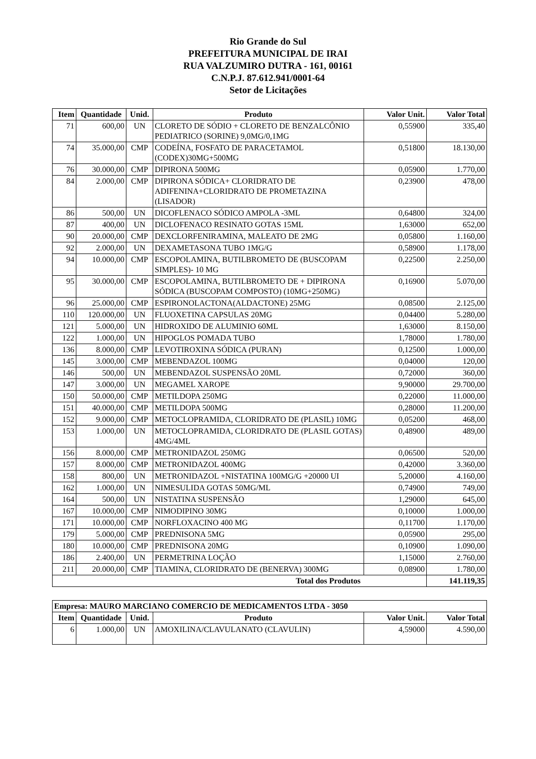Rio Grande do Sul
PREFEITURA MUNICIPAL DE IRAI
RUA VALZUMIRO DUTRA - 161, 00161
C.N.P.J. 87.612.941/0001-64
Setor de Licitações
| Item | Quantidade | Unid. | Produto | Valor Unit. | Valor Total |
| --- | --- | --- | --- | --- | --- |
| 71 | 600,00 | UN | CLORETO DE SÓDIO + CLORETO DE BENZALCÔNIO PEDIATRICO (SORINE) 9,0MG/0,1MG | 0,55900 | 335,40 |
| 74 | 35.000,00 | CMP | CODEÍNA, FOSFATO DE PARACETAMOL (CODEX)30MG+500MG | 0,51800 | 18.130,00 |
| 76 | 30.000,00 | CMP | DIPIRONA 500MG | 0,05900 | 1.770,00 |
| 84 | 2.000,00 | CMP | DIPIRONA SÓDICA+ CLORIDRATO DE ADIFENINA+CLORIDRATO DE PROMETAZINA (LISADOR) | 0,23900 | 478,00 |
| 86 | 500,00 | UN | DICOFLENACO SÓDICO AMPOLA -3ML | 0,64800 | 324,00 |
| 87 | 400,00 | UN | DICLOFENACO RESINATO GOTAS 15ML | 1,63000 | 652,00 |
| 90 | 20.000,00 | CMP | DEXCLORFENIRAMINA, MALEATO DE 2MG | 0,05800 | 1.160,00 |
| 92 | 2.000,00 | UN | DEXAMETASONA TUBO 1MG/G | 0,58900 | 1.178,00 |
| 94 | 10.000,00 | CMP | ESCOPOLAMINA, BUTILBROMETO DE (BUSCOPAM SIMPLES)- 10 MG | 0,22500 | 2.250,00 |
| 95 | 30.000,00 | CMP | ESCOPOLAMINA, BUTILBROMETO DE + DIPIRONA SÓDICA (BUSCOPAM COMPOSTO) (10MG+250MG) | 0,16900 | 5.070,00 |
| 96 | 25.000,00 | CMP | ESPIRONOLACTONA(ALDACTONE) 25MG | 0,08500 | 2.125,00 |
| 110 | 120.000,00 | UN | FLUOXETINA CAPSULAS 20MG | 0,04400 | 5.280,00 |
| 121 | 5.000,00 | UN | HIDROXIDO DE ALUMINIO 60ML | 1,63000 | 8.150,00 |
| 122 | 1.000,00 | UN | HIPOGLOS POMADA TUBO | 1,78000 | 1.780,00 |
| 136 | 8.000,00 | CMP | LEVOTIROXINA SÓDICA (PURAN) | 0,12500 | 1.000,00 |
| 145 | 3.000,00 | CMP | MEBENDAZOL 100MG | 0,04000 | 120,00 |
| 146 | 500,00 | UN | MEBENDAZOL SUSPENSÃO 20ML | 0,72000 | 360,00 |
| 147 | 3.000,00 | UN | MEGAMEL XAROPE | 9,90000 | 29.700,00 |
| 150 | 50.000,00 | CMP | METILDOPA 250MG | 0,22000 | 11.000,00 |
| 151 | 40.000,00 | CMP | METILDOPA 500MG | 0,28000 | 11.200,00 |
| 152 | 9.000,00 | CMP | METOCLOPRAMIDA, CLORIDRATO DE (PLASIL) 10MG | 0,05200 | 468,00 |
| 153 | 1.000,00 | UN | METOCLOPRAMIDA, CLORIDRATO DE (PLASIL GOTAS) 4MG/4ML | 0,48900 | 489,00 |
| 156 | 8.000,00 | CMP | METRONIDAZOL 250MG | 0,06500 | 520,00 |
| 157 | 8.000,00 | CMP | METRONIDAZOL 400MG | 0,42000 | 3.360,00 |
| 158 | 800,00 | UN | METRONIDAZOL +NISTATINA 100MG/G +20000 UI | 5,20000 | 4.160,00 |
| 162 | 1.000,00 | UN | NIMESULIDA GOTAS 50MG/ML | 0,74900 | 749,00 |
| 164 | 500,00 | UN | NISTATINA SUSPENSÃO | 1,29000 | 645,00 |
| 167 | 10.000,00 | CMP | NIMODIPINO 30MG | 0,10000 | 1.000,00 |
| 171 | 10.000,00 | CMP | NORFLOXACINO 400 MG | 0,11700 | 1.170,00 |
| 179 | 5.000,00 | CMP | PREDNISONA 5MG | 0,05900 | 295,00 |
| 180 | 10.000,00 | CMP | PREDNISONA 20MG | 0,10900 | 1.090,00 |
| 186 | 2.400,00 | UN | PERMETRINA LOÇÃO | 1,15000 | 2.760,00 |
| 211 | 20.000,00 | CMP | TIAMINA, CLORIDRATO DE (BENERVA) 300MG | 0,08900 | 1.780,00 |
| Total dos Produtos | | | | | 141.119,35 |
| Empresa: MAURO MARCIANO COMERCIO DE MEDICAMENTOS LTDA - 3050 | | | | | |
| --- | --- | --- | --- | --- | --- |
| Item | Quantidade | Unid. | Produto | Valor Unit. | Valor Total |
| 6 | 1.000,00 | UN | AMOXILINA/CLAVULANATO (CLAVULIN) | 4,59000 | 4.590,00 |